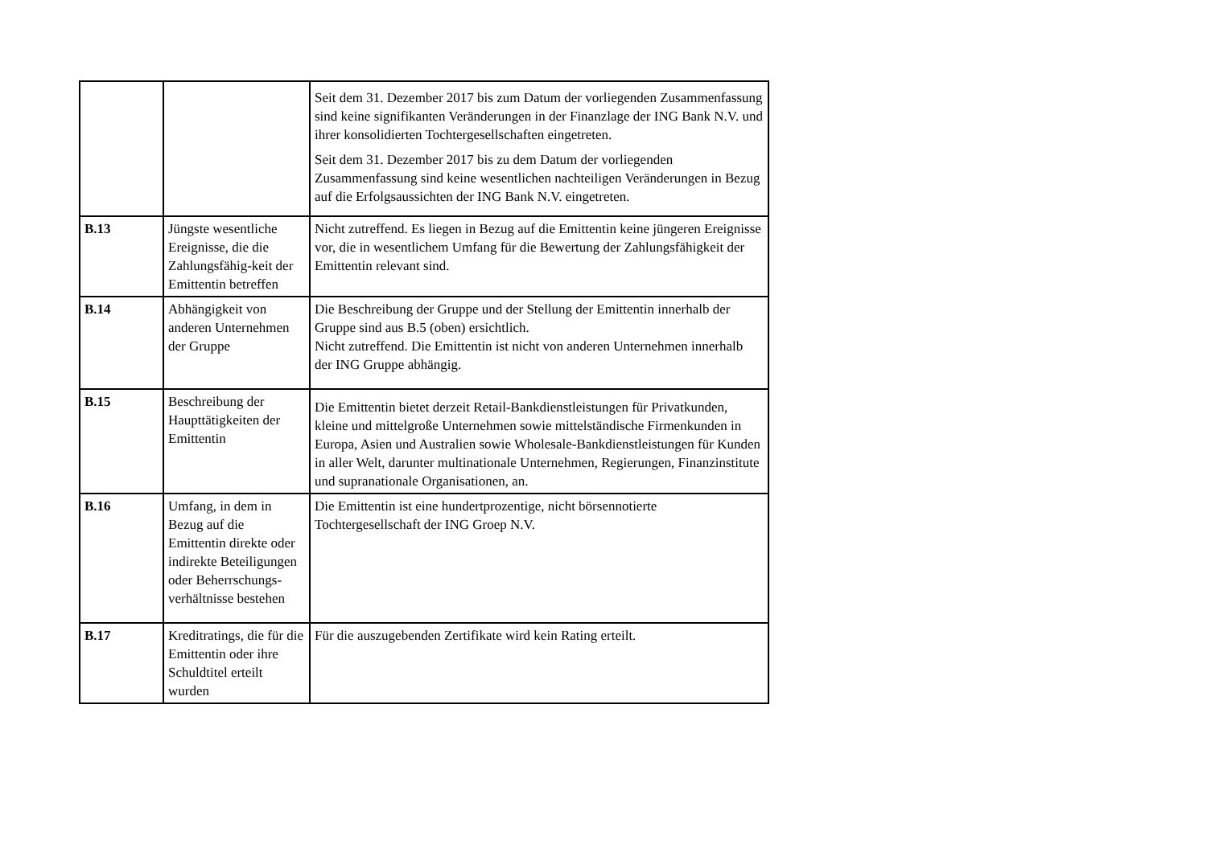| | | Seit dem 31. Dezember 2017 bis zum Datum der vorliegenden Zusammenfassung sind keine signifikanten Veränderungen in der Finanzlage der ING Bank N.V. und ihrer konsolidierten Tochtergesellschaften eingetreten. Seit dem 31. Dezember 2017 bis zu dem Datum der vorliegenden Zusammenfassung sind keine wesentlichen nachteiligen Veränderungen in Bezug auf die Erfolgsaussichten der ING Bank N.V. eingetreten. |
| B.13 | Jüngste wesentliche Ereignisse, die die Zahlungsfähig-keit der Emittentin betreffen | Nicht zutreffend. Es liegen in Bezug auf die Emittentin keine jüngeren Ereignisse vor, die in wesentlichem Umfang für die Bewertung der Zahlungsfähigkeit der Emittentin relevant sind. |
| B.14 | Abhängigkeit von anderen Unternehmen der Gruppe | Die Beschreibung der Gruppe und der Stellung der Emittentin innerhalb der Gruppe sind aus B.5 (oben) ersichtlich. Nicht zutreffend. Die Emittentin ist nicht von anderen Unternehmen innerhalb der ING Gruppe abhängig. |
| B.15 | Beschreibung der Haupttätigkeiten der Emittentin | Die Emittentin bietet derzeit Retail-Bankdienstleistungen für Privatkunden, kleine und mittelgroße Unternehmen sowie mittelständische Firmenkunden in Europa, Asien und Australien sowie Wholesale-Bankdienstleistungen für Kunden in aller Welt, darunter multinationale Unternehmen, Regierungen, Finanzinstitute und supranationale Organisationen, an. |
| B.16 | Umfang, in dem in Bezug auf die Emittentin direkte oder indirekte Beteiligungen oder Beherrschungs-verhältnisse bestehen | Die Emittentin ist eine hundertprozentige, nicht börsennotierte Tochtergesellschaft der ING Groep N.V. |
| B.17 | Kreditratings, die für die Emittentin oder ihre Schuldtitel erteilt wurden | Für die auszugebenden Zertifikate wird kein Rating erteilt. |